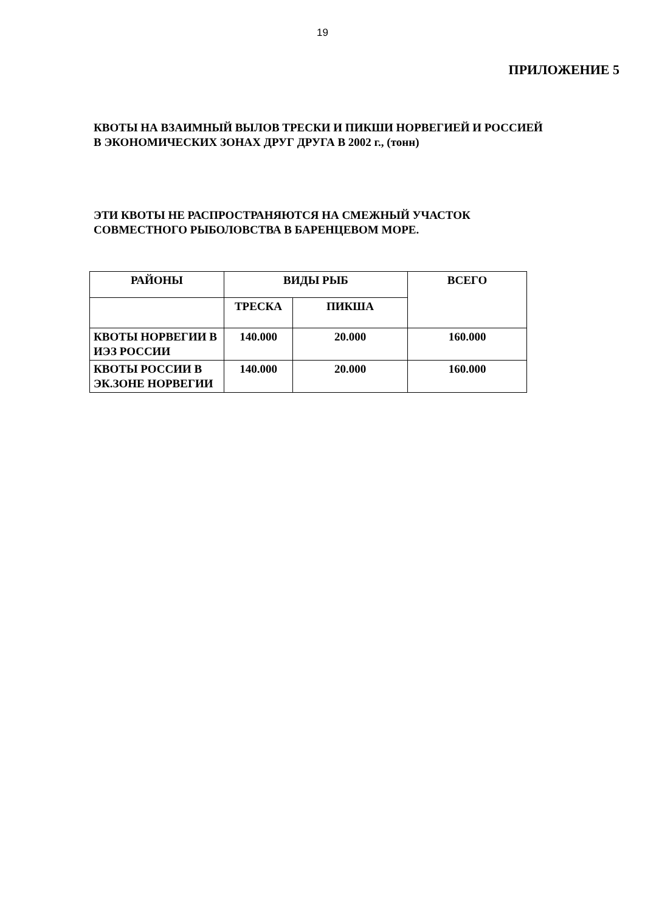19
ПРИЛОЖЕНИЕ 5
КВОТЫ НА ВЗАИМНЫЙ ВЫЛОВ ТРЕСКИ И ПИКШИ НОРВЕГИЕЙ И РОССИЕЙ
В ЭКОНОМИЧЕСКИХ ЗОНАХ ДРУГ ДРУГА В 2002 г., (тонн)
ЭТИ КВОТЫ НЕ РАСПРОСТРАНЯЮТСЯ НА СМЕЖНЫЙ УЧАСТОК
СОВМЕСТНОГО РЫБОЛОВСТВА В БАРЕНЦЕВОМ МОРЕ.
| РАЙОНЫ | ВИДЫ РЫБ | | ВСЕГО |
| | ТРЕСКА | ПИКША | |
| КВОТЫ НОРВЕГИИ В ИЭЗ РОССИИ | 140.000 | 20.000 | 160.000 |
| КВОТЫ РОССИИ В ЭК.ЗОНЕ НОРВЕГИИ | 140.000 | 20.000 | 160.000 |